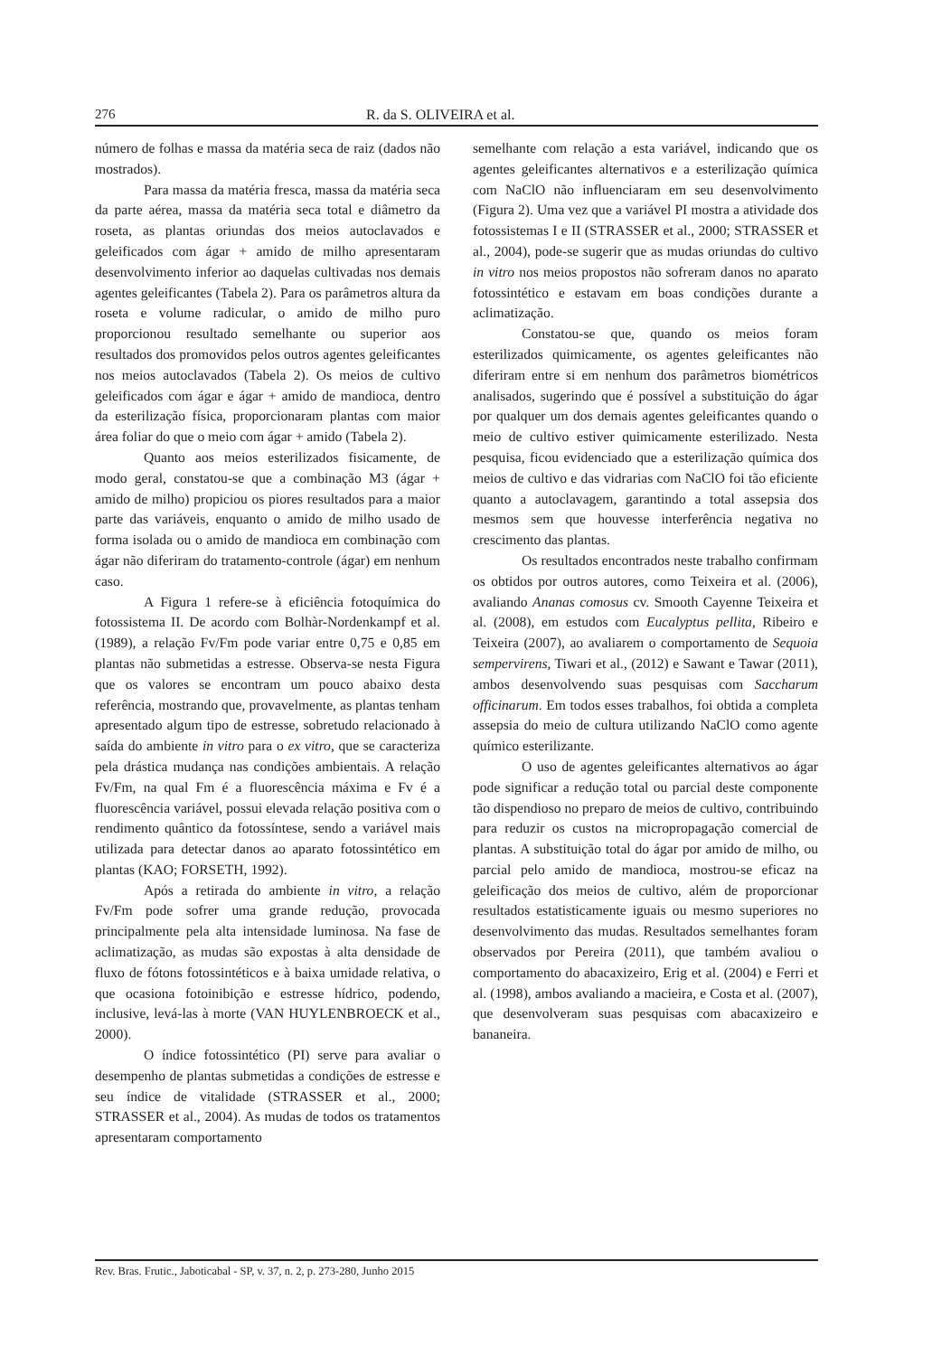276 R. da S. OLIVEIRA et al.
número de folhas e massa da matéria seca de raiz (dados não mostrados).
Para massa da matéria fresca, massa da matéria seca da parte aérea, massa da matéria seca total e diâmetro da roseta, as plantas oriundas dos meios autoclavados e geleificados com ágar + amido de milho apresentaram desenvolvimento inferior ao daquelas cultivadas nos demais agentes geleificantes (Tabela 2). Para os parâmetros altura da roseta e volume radicular, o amido de milho puro proporcionou resultado semelhante ou superior aos resultados dos promovidos pelos outros agentes geleificantes nos meios autoclavados (Tabela 2). Os meios de cultivo geleificados com ágar e ágar + amido de mandioca, dentro da esterilização física, proporcionaram plantas com maior área foliar do que o meio com ágar + amido (Tabela 2).
Quanto aos meios esterilizados fisicamente, de modo geral, constatou-se que a combinação M3 (ágar + amido de milho) propiciou os piores resultados para a maior parte das variáveis, enquanto o amido de milho usado de forma isolada ou o amido de mandioca em combinação com ágar não diferiram do tratamento-controle (ágar) em nenhum caso.
A Figura 1 refere-se à eficiência fotoquímica do fotossistema II. De acordo com Bolhàr-Nordenkampf et al. (1989), a relação Fv/Fm pode variar entre 0,75 e 0,85 em plantas não submetidas a estresse. Observa-se nesta Figura que os valores se encontram um pouco abaixo desta referência, mostrando que, provavelmente, as plantas tenham apresentado algum tipo de estresse, sobretudo relacionado à saída do ambiente in vitro para o ex vitro, que se caracteriza pela drástica mudança nas condições ambientais. A relação Fv/Fm, na qual Fm é a fluorescência máxima e Fv é a fluorescência variável, possui elevada relação positiva com o rendimento quântico da fotossíntese, sendo a variável mais utilizada para detectar danos ao aparato fotossintético em plantas (KAO; FORSETH, 1992).
Após a retirada do ambiente in vitro, a relação Fv/Fm pode sofrer uma grande redução, provocada principalmente pela alta intensidade luminosa. Na fase de aclimatização, as mudas são expostas à alta densidade de fluxo de fótons fotossintéticos e à baixa umidade relativa, o que ocasiona fotoinibição e estresse hídrico, podendo, inclusive, levá-las à morte (VAN HUYLENBROECK et al., 2000).
O índice fotossintético (PI) serve para avaliar o desempenho de plantas submetidas a condições de estresse e seu índice de vitalidade (STRASSER et al., 2000; STRASSER et al., 2004). As mudas de todos os tratamentos apresentaram comportamento
semelhante com relação a esta variável, indicando que os agentes geleificantes alternativos e a esterilização química com NaClO não influenciaram em seu desenvolvimento (Figura 2). Uma vez que a variável PI mostra a atividade dos fotossistemas I e II (STRASSER et al., 2000; STRASSER et al., 2004), pode-se sugerir que as mudas oriundas do cultivo in vitro nos meios propostos não sofreram danos no aparato fotossintético e estavam em boas condições durante a aclimatização.
Constatou-se que, quando os meios foram esterilizados quimicamente, os agentes geleificantes não diferiram entre si em nenhum dos parâmetros biométricos analisados, sugerindo que é possível a substituição do ágar por qualquer um dos demais agentes geleificantes quando o meio de cultivo estiver quimicamente esterilizado. Nesta pesquisa, ficou evidenciado que a esterilização química dos meios de cultivo e das vidrarias com NaClO foi tão eficiente quanto a autoclavagem, garantindo a total assepsia dos mesmos sem que houvesse interferência negativa no crescimento das plantas.
Os resultados encontrados neste trabalho confirmam os obtidos por outros autores, como Teixeira et al. (2006), avaliando Ananas comosus cv. Smooth Cayenne Teixeira et al. (2008), em estudos com Eucalyptus pellita, Ribeiro e Teixeira (2007), ao avaliarem o comportamento de Sequoia sempervirens, Tiwari et al., (2012) e Sawant e Tawar (2011), ambos desenvolvendo suas pesquisas com Saccharum officinarum. Em todos esses trabalhos, foi obtida a completa assepsia do meio de cultura utilizando NaClO como agente químico esterilizante.
O uso de agentes geleificantes alternativos ao ágar pode significar a redução total ou parcial deste componente tão dispendioso no preparo de meios de cultivo, contribuindo para reduzir os custos na micropropagação comercial de plantas. A substituição total do ágar por amido de milho, ou parcial pelo amido de mandioca, mostrou-se eficaz na geleificação dos meios de cultivo, além de proporcionar resultados estatisticamente iguais ou mesmo superiores no desenvolvimento das mudas. Resultados semelhantes foram observados por Pereira (2011), que também avaliou o comportamento do abacaxizeiro, Erig et al. (2004) e Ferri et al. (1998), ambos avaliando a macieira, e Costa et al. (2007), que desenvolveram suas pesquisas com abacaxizeiro e bananeira.
Rev. Bras. Frutic., Jaboticabal - SP, v. 37, n. 2, p. 273-280, Junho 2015